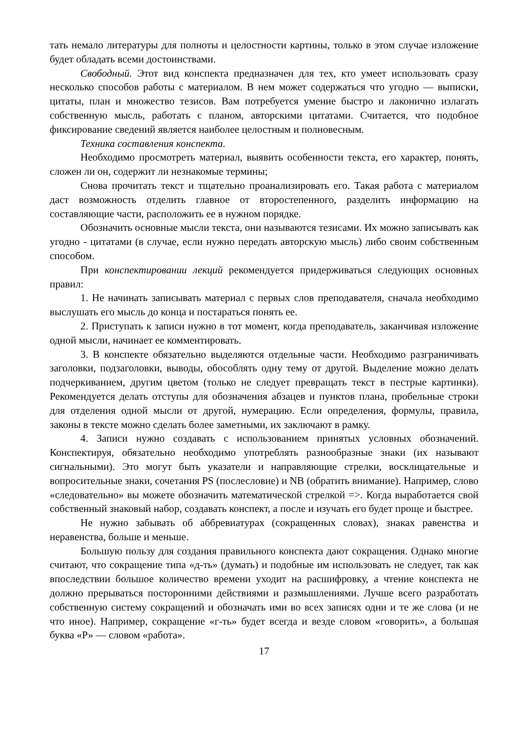тать немало литературы для полноты и целостности картины, только в этом случае изложение будет обладать всеми достоинствами.
Свободный. Этот вид конспекта предназначен для тех, кто умеет использовать сразу несколько способов работы с материалом. В нем может содержаться что угодно — выписки, цитаты, план и множество тезисов. Вам потребуется умение быстро и лаконично излагать собственную мысль, работать с планом, авторскими цитатами. Считается, что подобное фиксирование сведений является наиболее целостным и полновесным.
Техника составления конспекта.
Необходимо просмотреть материал, выявить особенности текста, его характер, понять, сложен ли он, содержит ли незнакомые термины;
Снова прочитать текст и тщательно проанализировать его. Такая работа с материалом даст возможность отделить главное от второстепенного, разделить информацию на составляющие части, расположить ее в нужном порядке.
Обозначить основные мысли текста, они называются тезисами. Их можно записывать как угодно - цитатами (в случае, если нужно передать авторскую мысль) либо своим собственным способом.
При конспектировании лекций рекомендуется придерживаться следующих основных правил:
1. Не начинать записывать материал с первых слов преподавателя, сначала необходимо выслушать его мысль до конца и постараться понять ее.
2. Приступать к записи нужно в тот момент, когда преподаватель, заканчивая изложение одной мысли, начинает ее комментировать.
3. В конспекте обязательно выделяются отдельные части. Необходимо разграничивать заголовки, подзаголовки, выводы, обособлять одну тему от другой. Выделение можно делать подчеркиванием, другим цветом (только не следует превращать текст в пестрые картинки). Рекомендуется делать отступы для обозначения абзацев и пунктов плана, пробельные строки для отделения одной мысли от другой, нумерацию. Если определения, формулы, правила, законы в тексте можно сделать более заметными, их заключают в рамку.
4. Записи нужно создавать с использованием принятых условных обозначений. Конспектируя, обязательно необходимо употреблять разнообразные знаки (их называют сигнальными). Это могут быть указатели и направляющие стрелки, восклицательные и вопросительные знаки, сочетания PS (послесловие) и NB (обратить внимание). Например, слово «следовательно» вы можете обозначить математической стрелкой =>. Когда выработается свой собственный знаковый набор, создавать конспект, а после и изучать его будет проще и быстрее.
Не нужно забывать об аббревиатурах (сокращенных словах), знаках равенства и неравенства, больше и меньше.
Большую пользу для создания правильного конспекта дают сокращения. Однако многие считают, что сокращение типа «д-ть» (думать) и подобные им использовать не следует, так как впоследствии большое количество времени уходит на расшифровку, а чтение конспекта не должно прерываться посторонними действиями и размышлениями. Лучше всего разработать собственную систему сокращений и обозначать ими во всех записях одни и те же слова (и не что иное). Например, сокращение «г-ть» будет всегда и везде словом «говорить», а большая буква «Р» — словом «работа».
17